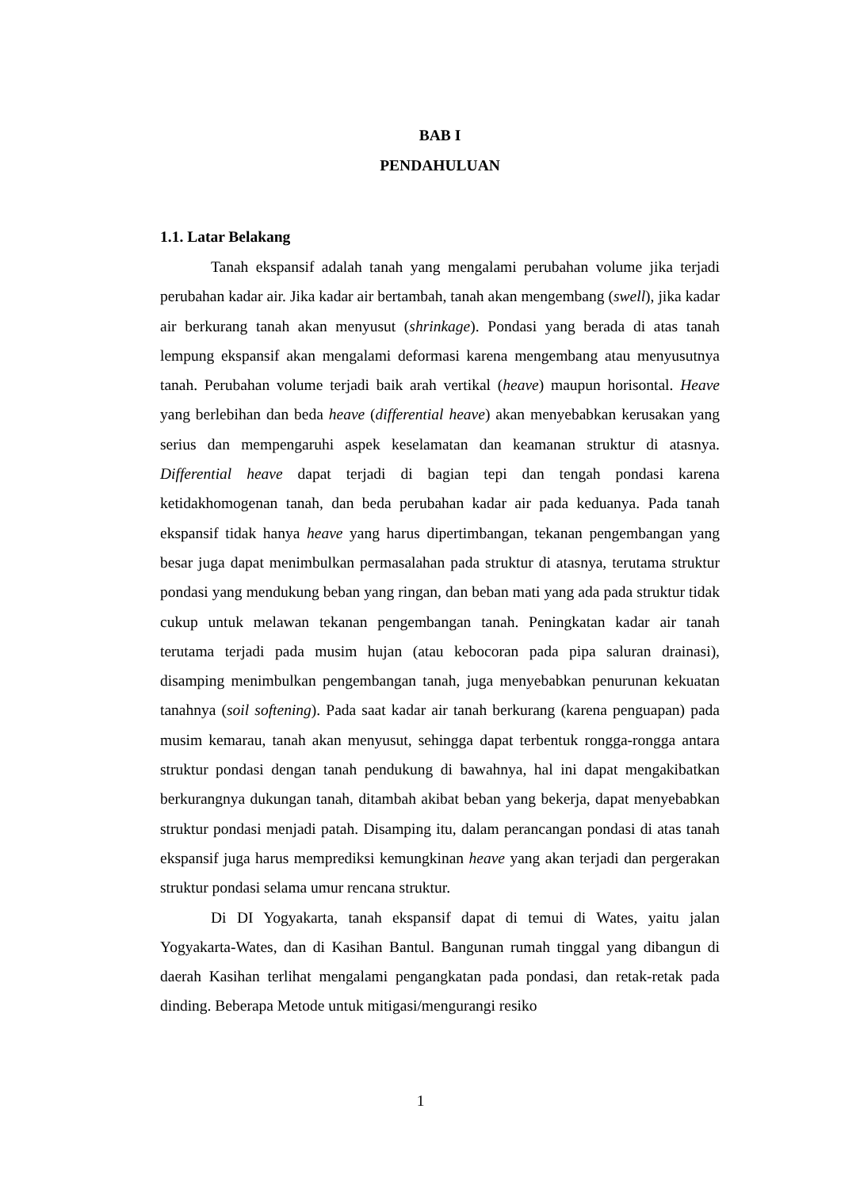BAB I
PENDAHULUAN
1.1. Latar Belakang
Tanah ekspansif adalah tanah yang mengalami perubahan volume jika terjadi perubahan kadar air. Jika kadar air bertambah, tanah akan mengembang (swell), jika kadar air berkurang tanah akan menyusut (shrinkage). Pondasi yang berada di atas tanah lempung ekspansif akan mengalami deformasi karena mengembang atau menyusutnya tanah. Perubahan volume terjadi baik arah vertikal (heave) maupun horisontal. Heave yang berlebihan dan beda heave (differential heave) akan menyebabkan kerusakan yang serius dan mempengaruhi aspek keselamatan dan keamanan struktur di atasnya. Differential heave dapat terjadi di bagian tepi dan tengah pondasi karena ketidakhomogenan tanah, dan beda perubahan kadar air pada keduanya. Pada tanah ekspansif tidak hanya heave yang harus dipertimbangan, tekanan pengembangan yang besar juga dapat menimbulkan permasalahan pada struktur di atasnya, terutama struktur pondasi yang mendukung beban yang ringan, dan beban mati yang ada pada struktur tidak cukup untuk melawan tekanan pengembangan tanah. Peningkatan kadar air tanah terutama terjadi pada musim hujan (atau kebocoran pada pipa saluran drainasi), disamping menimbulkan pengembangan tanah, juga menyebabkan penurunan kekuatan tanahnya (soil softening). Pada saat kadar air tanah berkurang (karena penguapan) pada musim kemarau, tanah akan menyusut, sehingga dapat terbentuk rongga-rongga antara struktur pondasi dengan tanah pendukung di bawahnya, hal ini dapat mengakibatkan berkurangnya dukungan tanah, ditambah akibat beban yang bekerja, dapat menyebabkan struktur pondasi menjadi patah. Disamping itu, dalam perancangan pondasi di atas tanah ekspansif juga harus memprediksi kemungkinan heave yang akan terjadi dan pergerakan struktur pondasi selama umur rencana struktur.
Di DI Yogyakarta, tanah ekspansif dapat di temui di Wates, yaitu jalan Yogyakarta-Wates, dan di Kasihan Bantul. Bangunan rumah tinggal yang dibangun di daerah Kasihan terlihat mengalami pengangkatan pada pondasi, dan retak-retak pada dinding. Beberapa Metode untuk mitigasi/mengurangi resiko
1